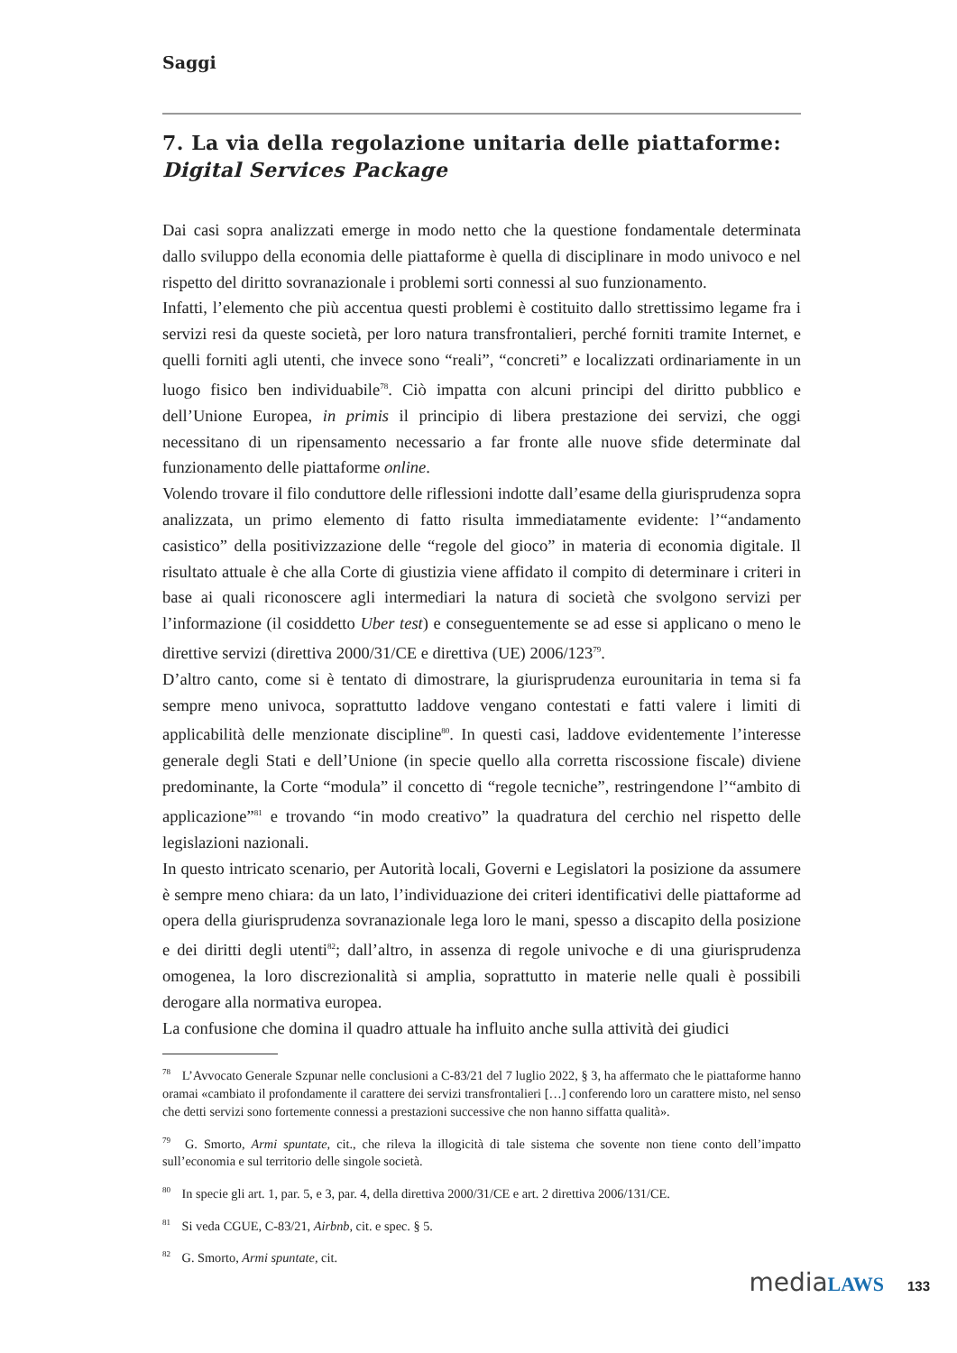Saggi
7. La via della regolazione unitaria delle piattaforme: Digital Services Package
Dai casi sopra analizzati emerge in modo netto che la questione fondamentale determinata dallo sviluppo della economia delle piattaforme è quella di disciplinare in modo univoco e nel rispetto del diritto sovranazionale i problemi sorti connessi al suo funzionamento.
Infatti, l’elemento che più accentua questi problemi è costituito dallo strettissimo legame fra i servizi resi da queste società, per loro natura transfrontalieri, perché forniti tramite Internet, e quelli forniti agli utenti, che invece sono “reali”, “concreti” e localizzati ordinariamente in un luogo fisico ben individuabile<sup>78</sup>. Ciò impatta con alcuni principi del diritto pubblico e dell’Unione Europea, in primis il principio di libera prestazione dei servizi, che oggi necessitano di un ripensamento necessario a far fronte alle nuove sfide determinate dal funzionamento delle piattaforme online.
Volendo trovare il filo conduttore delle riflessioni indotte dall’esame della giurisprudenza sopra analizzata, un primo elemento di fatto risulta immediatamente evidente: l’“andamento casistico” della positivizzazione delle “regole del gioco” in materia di economia digitale. Il risultato attuale è che alla Corte di giustizia viene affidato il compito di determinare i criteri in base ai quali riconoscere agli intermediari la natura di società che svolgono servizi per l’informazione (il cosiddetto Uber test) e conseguentemente se ad esse si applicano o meno le direttive servizi (direttiva 2000/31/CE e direttiva (UE) 2006/123<sup>79</sup>.
D’altro canto, come si è tentato di dimostrare, la giurisprudenza eurounitaria in tema si fa sempre meno univoca, soprattutto laddove vengano contestati e fatti valere i limiti di applicabilità delle menzionate discipline<sup>80</sup>. In questi casi, laddove evidentemente l’interesse generale degli Stati e dell’Unione (in specie quello alla corretta riscossione fiscale) diviene predominante, la Corte “modula” il concetto di “regole tecniche”, restringendone l’“ambito di applicazione”<sup>81</sup> e trovando “in modo creativo” la quadratura del cerchio nel rispetto delle legislazioni nazionali.
In questo intricato scenario, per Autorità locali, Governi e Legislatori la posizione da assumere è sempre meno chiara: da un lato, l’individuazione dei criteri identificativi delle piattaforme ad opera della giurisprudenza sovranazionale lega loro le mani, spesso a discapito della posizione e dei diritti degli utenti<sup>82</sup>; dall’altro, in assenza di regole univoche e di una giurisprudenza omogenea, la loro discrezionalità si amplia, soprattutto in materie nelle quali è possibili derogare alla normativa europea.
La confusione che domina il quadro attuale ha influito anche sulla attività dei giudici
<sup>78</sup> L’Avvocato Generale Szpunar nelle conclusioni a C-83/21 del 7 luglio 2022, § 3, ha affermato che le piattaforme hanno oramai «cambiato il profondamente il carattere dei servizi transfrontalieri […] conferendo loro un carattere misto, nel senso che detti servizi sono fortemente connessi a prestazioni successive che non hanno siffatta qualità».
<sup>79</sup> G. Smorto, Armi spuntate, cit., che rileva la illogicità di tale sistema che sovente non tiene conto dell’impatto sull’economia e sul territorio delle singole società.
<sup>80</sup> In specie gli art. 1, par. 5, e 3, par. 4, della direttiva 2000/31/CE e art. 2 direttiva 2006/131/CE.
<sup>81</sup> Si veda CGUE, C-83/21, Airbnb, cit. e spec. § 5.
<sup>82</sup> G. Smorto, Armi spuntate, cit.
mediaLAWS 133